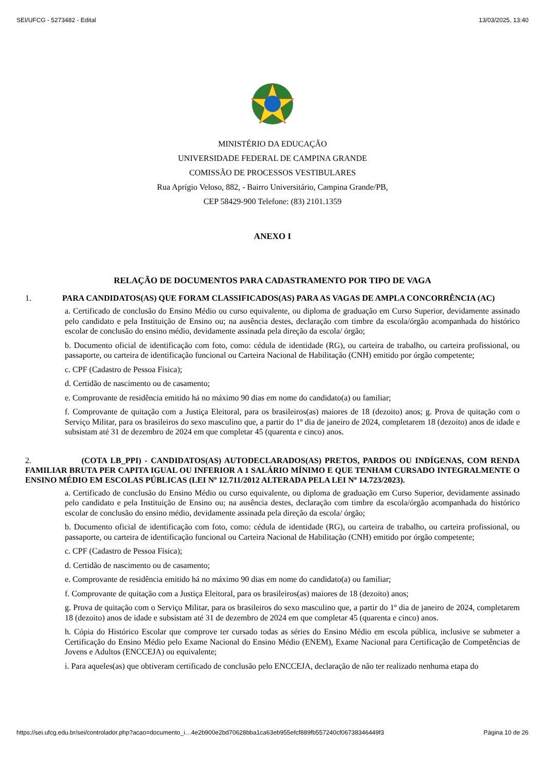SEI/UFCG - 5273482 - Edital 13/03/2025, 13:40
MINISTÉRIO DA EDUCAÇÃO
UNIVERSIDADE FEDERAL DE CAMPINA GRANDE
COMISSÃO DE PROCESSOS VESTIBULARES
Rua Aprígio Veloso, 882, - Bairro Universitário, Campina Grande/PB,
CEP 58429-900 Telefone: (83) 2101.1359
ANEXO I
RELAÇÃO DE DOCUMENTOS PARA CADASTRAMENTO POR TIPO DE VAGA
1. PARA CANDIDATOS(AS) QUE FORAM CLASSIFICADOS(AS) PARA AS VAGAS DE AMPLA CONCORRÊNCIA (AC)
a. Certificado de conclusão do Ensino Médio ou curso equivalente, ou diploma de graduação em Curso Superior, devidamente assinado pelo candidato e pela Instituição de Ensino ou; na ausência destes, declaração com timbre da escola/órgão acompanhada do histórico escolar de conclusão do ensino médio, devidamente assinada pela direção da escola/ órgão;
b. Documento oficial de identificação com foto, como: cédula de identidade (RG), ou carteira de trabalho, ou carteira profissional, ou passaporte, ou carteira de identificação funcional ou Carteira Nacional de Habilitação (CNH) emitido por órgão competente;
c. CPF (Cadastro de Pessoa Física);
d. Certidão de nascimento ou de casamento;
e. Comprovante de residência emitido há no máximo 90 dias em nome do candidato(a) ou familiar;
f. Comprovante de quitação com a Justiça Eleitoral, para os brasileiros(as) maiores de 18 (dezoito) anos; g. Prova de quitação com o Serviço Militar, para os brasileiros do sexo masculino que, a partir do 1º dia de janeiro de 2024, completarem 18 (dezoito) anos de idade e subsistam até 31 de dezembro de 2024 em que completar 45 (quarenta e cinco) anos.
2. (COTA LB_PPI) - CANDIDATOS(AS) AUTODECLARADOS(AS) PRETOS, PARDOS OU INDÍGENAS, COM RENDA FAMILIAR BRUTA PER CAPITA IGUAL OU INFERIOR A 1 SALÁRIO MÍNIMO E QUE TENHAM CURSADO INTEGRALMENTE O ENSINO MÉDIO EM ESCOLAS PÚBLICAS (LEI Nº 12.711/2012 ALTERADA PELA LEI Nº 14.723/2023).
a. Certificado de conclusão do Ensino Médio ou curso equivalente, ou diploma de graduação em Curso Superior, devidamente assinado pelo candidato e pela Instituição de Ensino ou; na ausência destes, declaração com timbre da escola/órgão acompanhada do histórico escolar de conclusão do ensino médio, devidamente assinada pela direção da escola/ órgão;
b. Documento oficial de identificação com foto, como: cédula de identidade (RG), ou carteira de trabalho, ou carteira profissional, ou passaporte, ou carteira de identificação funcional ou Carteira Nacional de Habilitação (CNH) emitido por órgão competente;
c. CPF (Cadastro de Pessoa Física);
d. Certidão de nascimento ou de casamento;
e. Comprovante de residência emitido há no máximo 90 dias em nome do candidato(a) ou familiar;
f. Comprovante de quitação com a Justiça Eleitoral, para os brasileiros(as) maiores de 18 (dezoito) anos;
g. Prova de quitação com o Serviço Militar, para os brasileiros do sexo masculino que, a partir do 1º dia de janeiro de 2024, completarem 18 (dezoito) anos de idade e subsistam até 31 de dezembro de 2024 em que completar 45 (quarenta e cinco) anos.
h. Cópia do Histórico Escolar que comprove ter cursado todas as séries do Ensino Médio em escola pública, inclusive se submeter a Certificação do Ensino Médio pelo Exame Nacional do Ensino Médio (ENEM), Exame Nacional para Certificação de Competências de Jovens e Adultos (ENCCEJA) ou equivalente;
i. Para aqueles(as) que obtiveram certificado de conclusão pelo ENCCEJA, declaração de não ter realizado nenhuma etapa do
https://sei.ufcg.edu.br/sei/controlador.php?acao=documento_i…4e2b900e2bd70628bba1ca63eb955efcf889fb557240cf06738346449f3 Página 10 de 26